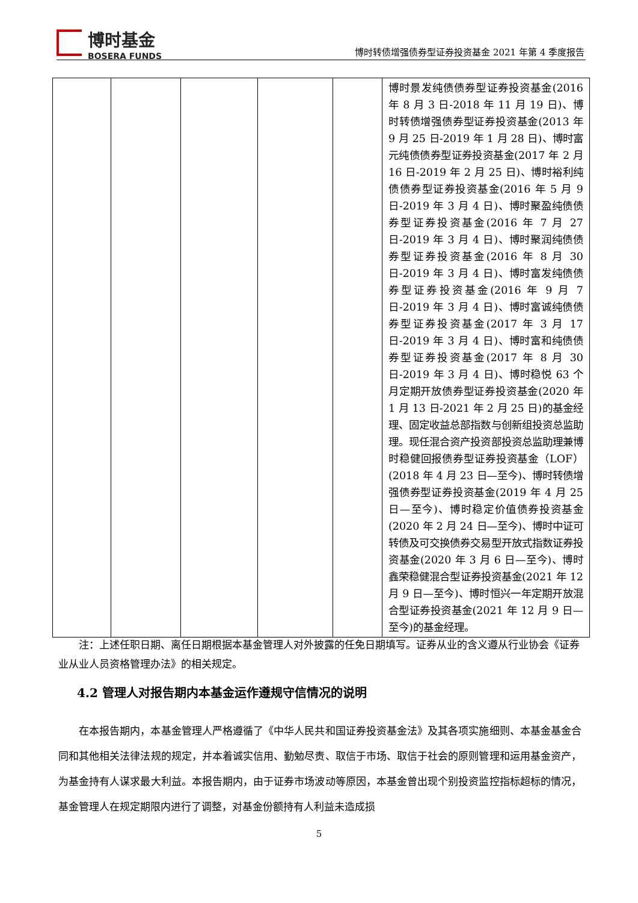博时基金
BOSERA FUNDS
博时转债增强债券型证券投资基金 2021 年第 4 季度报告
| | | | | | 博时景发纯债债券型证券投资基金(2016 年 8 月 3 日-2018 年 11 月 19 日)、博时转债增强债券型证券投资基金(2013 年 9 月 25 日-2019 年 1 月 28 日)、博时富元纯债债券型证券投资基金(2017 年 2 月 16 日-2019 年 2 月 25 日)、博时裕利纯债债券型证券投资基金(2016 年 5 月 9 日-2019 年 3 月 4 日)、博时聚盈纯债债券型证券投资基金(2016 年 7 月 27 日-2019 年 3 月 4 日)、博时聚润纯债债券型证券投资基金(2016 年 8 月 30 日-2019 年 3 月 4 日)、博时富发纯债债券型证券投资基金(2016 年 9 月 7 日-2019 年 3 月 4 日)、博时富诚纯债债券型证券投资基金(2017 年 3 月 17 日-2019 年 3 月 4 日)、博时富和纯债债券型证券投资基金(2017 年 8 月 30 日-2019 年 3 月 4 日)、博时稳悦 63 个月定期开放债券型证券投资基金(2020 年 1 月 13 日-2021 年 2 月 25 日)的基金经理、固定收益总部指数与创新组投资总监助理。现任混合资产投资部投资总监助理兼博时稳健回报债券型证券投资基金（LOF）(2018 年 4 月 23 日—至今)、博时转债增强债券型证券投资基金(2019 年 4 月 25 日—至今)、博时稳定价值债券投资基金(2020 年 2 月 24 日—至今)、博时中证可转债及可交换债券交易型开放式指数证券投资基金(2020 年 3 月 6 日—至今)、博时鑫荣稳健混合型证券投资基金(2021 年 12 月 9 日—至今)、博时恒兴一年定期开放混合型证券投资基金(2021 年 12 月 9 日—至今)的基金经理。 |
注：上述任职日期、离任日期根据本基金管理人对外披露的任免日期填写。证券从业的含义遵从行业协会《证券业从业人员资格管理办法》的相关规定。
4.2 管理人对报告期内本基金运作遵规守信情况的说明
在本报告期内，本基金管理人严格遵循了《中华人民共和国证券投资基金法》及其各项实施细则、本基金基金合同和其他相关法律法规的规定，并本着诚实信用、勤勉尽责、取信于市场、取信于社会的原则管理和运用基金资产，为基金持有人谋求最大利益。本报告期内，由于证券市场波动等原因，本基金曾出现个别投资监控指标超标的情况，基金管理人在规定期限内进行了调整，对基金份额持有人利益未造成损
5